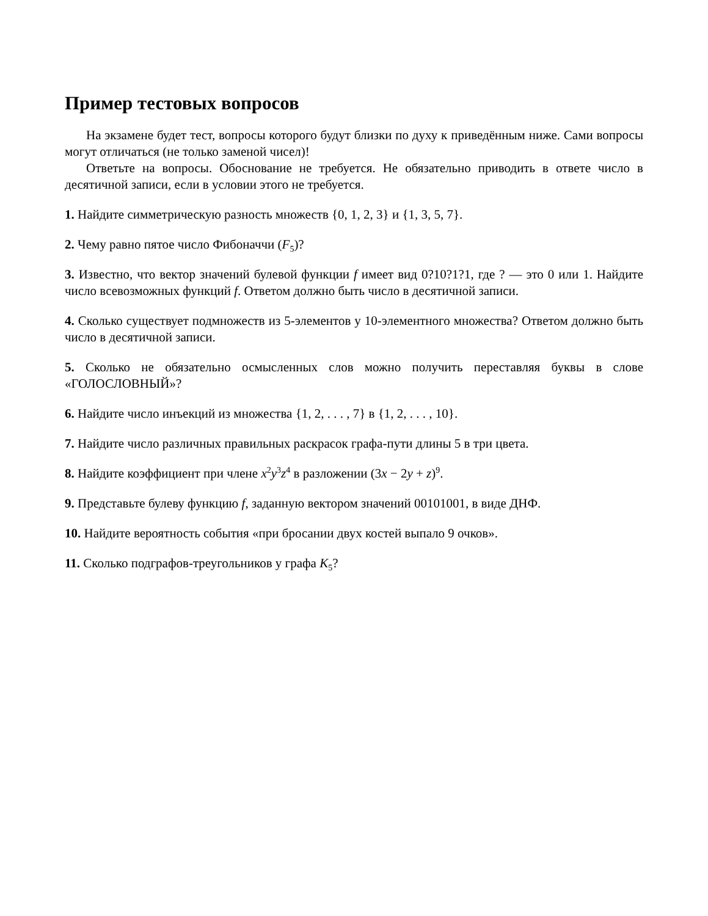Пример тестовых вопросов
На экзамене будет тест, вопросы которого будут близки по духу к приведённым ниже. Сами вопросы могут отличаться (не только заменой чисел)!
Ответьте на вопросы. Обоснование не требуется. Не обязательно приводить в ответе число в десятичной записи, если в условии этого не требуется.
1. Найдите симметрическую разность множеств {0, 1, 2, 3} и {1, 3, 5, 7}.
2. Чему равно пятое число Фибоначчи (F<sub>5</sub>)?
3. Известно, что вектор значений булевой функции f имеет вид 0?10?1?1, где ? — это 0 или 1. Найдите число всевозможных функций f. Ответом должно быть число в десятичной записи.
4. Сколько существует подмножеств из 5-элементов у 10-элементного множества? Ответом должно быть число в десятичной записи.
5. Сколько не обязательно осмысленных слов можно получить переставляя буквы в слове «ГОЛОСЛОВНЫЙ»?
6. Найдите число инъекций из множества {1, 2, . . . , 7} в {1, 2, . . . , 10}.
7. Найдите число различных правильных раскрасок графа-пути длины 5 в три цвета.
8. Найдите коэффициент при члене x<sup>2</sup>y<sup>3</sup>z<sup>4</sup> в разложении (3x − 2y + z)<sup>9</sup>.
9. Представьте булеву функцию f, заданную вектором значений 00101001, в виде ДНФ.
10. Найдите вероятность события «при бросании двух костей выпало 9 очков».
11. Сколько подграфов-треугольников у графа K<sub>5</sub>?